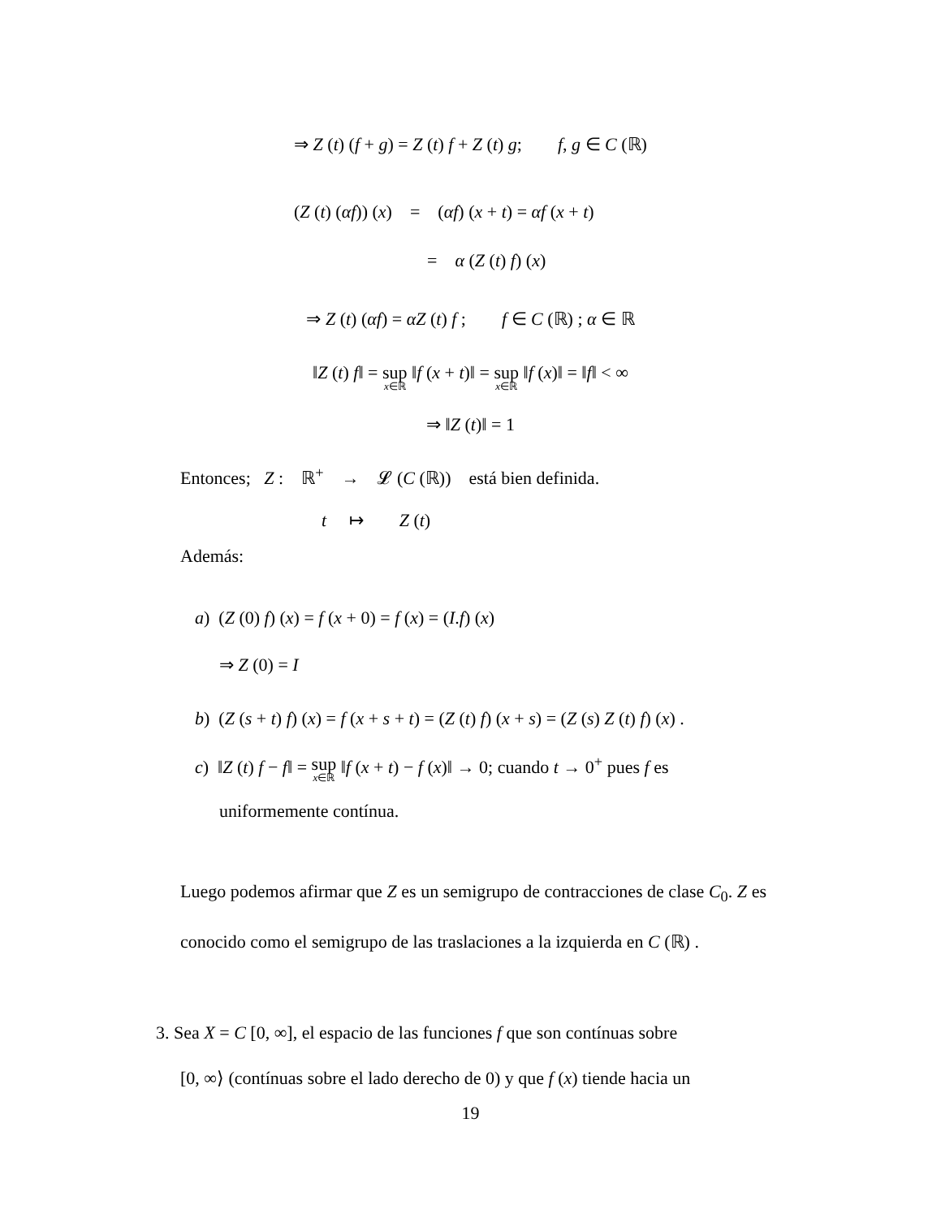⇒ Z (t) (f + g) = Z (t) f + Z (t) g; f, g ∈ C (ℝ)
(Z (t) (αf)) (x) = (αf) (x + t) = αf (x + t)
= α (Z (t) f) (x)
⇒ Z (t) (αf) = αZ (t) f ; f ∈ C (ℝ) ; α ∈ ℝ
‖Z (t) f‖ = sup x∈ℝ ‖f (x + t)‖ = sup x∈ℝ ‖f (x)‖ = ‖f‖ < ∞
⇒ ‖Z (t)‖ = 1
Entonces; Z : ℝ<sup>+</sup> → 𝓛 (C (ℝ)) está bien definida.
t ↦ Z (t)
Además:
a) (Z (0) f) (x) = f (x + 0) = f (x) = (I.f) (x)
⇒ Z (0) = I
b) (Z (s + t) f) (x) = f (x + s + t) = (Z (t) f) (x + s) = (Z (s) Z (t) f) (x) .
c) ‖Z (t) f − f‖ = sup x∈ℝ ‖f (x + t) − f (x)‖ → 0; cuando t → 0<sup>+</sup> pues f es
uniformemente contínua.
Luego podemos afirmar que Z es un semigrupo de contracciones de clase C<sub>0</sub>. Z es conocido como el semigrupo de las traslaciones a la izquierda en C (ℝ) .
3. Sea X = C [0, ∞], el espacio de las funciones f que son contínuas sobre
[0, ∞⟩ (contínuas sobre el lado derecho de 0) y que f (x) tiende hacia un
19